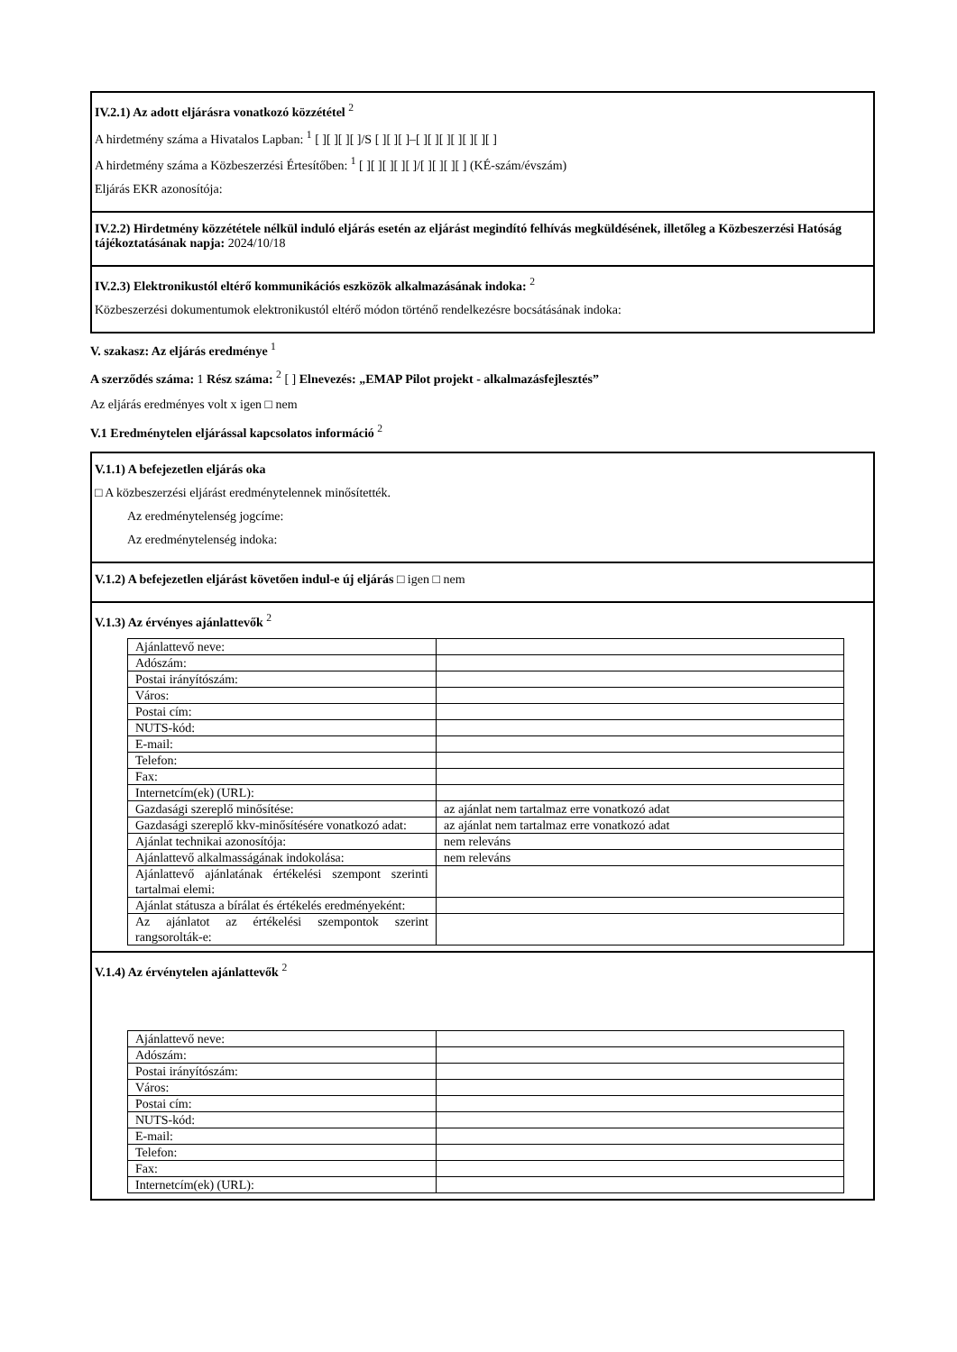IV.2.1) Az adott eljárásra vonatkozó közzététel <sup>2</sup>
A hirdetmény száma a Hivatalos Lapban: <sup>1</sup> [ ][ ][ ][ ]/S [ ][ ][ ]–[ ][ ][ ][ ][ ][ ][ ]
A hirdetmény száma a Közbeszerzési Értesítőben: <sup>1</sup> [ ][ ][ ][ ][ ]/[ ][ ][ ][ ] (KÉ-szám/évszám)
Eljárás EKR azonosítója:
IV.2.2) Hirdetmény közzététele nélkül induló eljárás esetén az eljárást megindító felhívás megküldésének, illetőleg a Közbeszerzési Hatóság tájékoztatásának napja: 2024/10/18
IV.2.3) Elektronikustól eltérő kommunikációs eszközök alkalmazásának indoka: <sup>2</sup>
Közbeszerzési dokumentumok elektronikustól eltérő módon történő rendelkezésre bocsátásának indoka:
V. szakasz: Az eljárás eredménye <sup>1</sup>
A szerződés száma: 1 Rész száma: <sup>2</sup> [ ] Elnevezés: „EMAP Pilot projekt - alkalmazásfejlesztés”
Az eljárás eredményes volt x igen □ nem
V.1 Eredménytelen eljárással kapcsolatos információ <sup>2</sup>
V.1.1) A befejezetlen eljárás oka
□ A közbeszerzési eljárást eredménytelennek minősítették.
Az eredménytelenség jogcíme:
Az eredménytelenség indoka:
V.1.2) A befejezetlen eljárást követően indul-e új eljárás □ igen □ nem
V.1.3) Az érvényes ajánlattevők <sup>2</sup>
| Ajánlattevő neve: | |
| Adószám: | |
| Postai irányítószám: | |
| Város: | |
| Postai cím: | |
| NUTS-kód: | |
| E-mail: | |
| Telefon: | |
| Fax: | |
| Internetcím(ek) (URL): | |
| Gazdasági szereplő minősítése: | az ajánlat nem tartalmaz erre vonatkozó adat |
| Gazdasági szereplő kkv-minősítésére vonatkozó adat: | az ajánlat nem tartalmaz erre vonatkozó adat |
| Ajánlat technikai azonosítója: | nem releváns |
| Ajánlattevő alkalmasságának indokolása: | nem releváns |
| Ajánlattevő ajánlatának értékelési szempont szerinti tartalmai elemi: | |
| Ajánlat státusza a bírálat és értékelés eredményeként: | |
| Az ajánlatot az értékelési szempontok szerint rangsorolták-e: | |
V.1.4) Az érvénytelen ajánlattevők <sup>2</sup>
| Ajánlattevő neve: | |
| Adószám: | |
| Postai irányítószám: | |
| Város: | |
| Postai cím: | |
| NUTS-kód: | |
| E-mail: | |
| Telefon: | |
| Fax: | |
| Internetcím(ek) (URL): | |